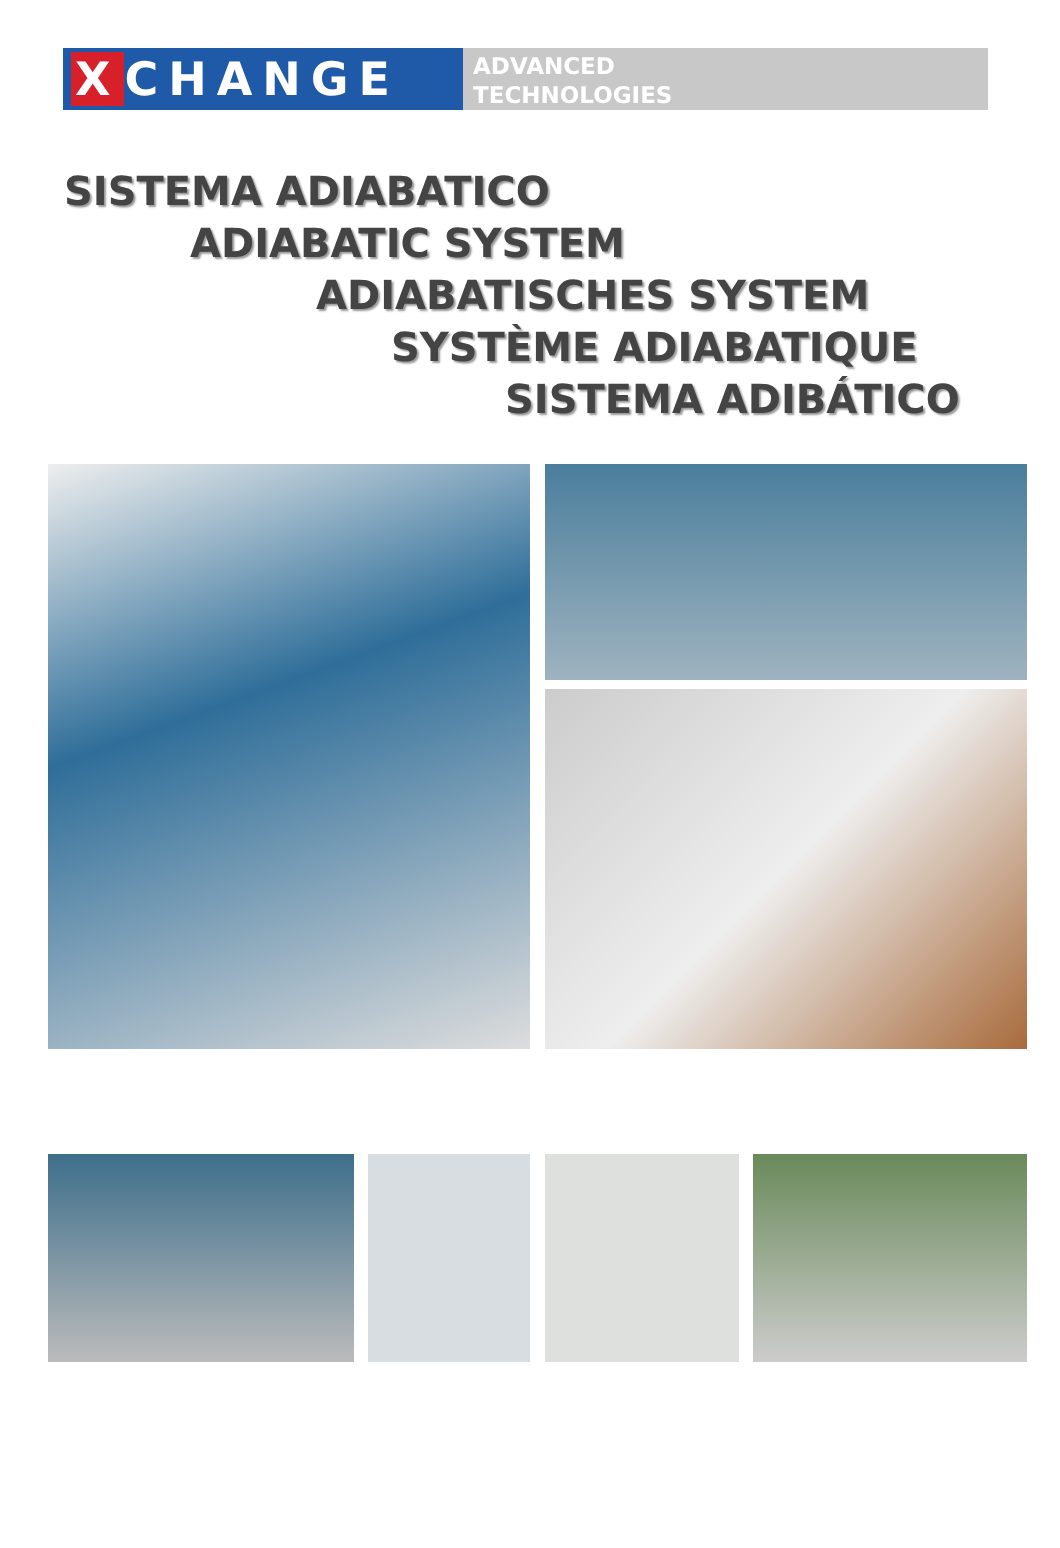X CHANGE
ADVANCED
TECHNOLOGIES
SISTEMA ADIABATICO
ADIABATIC SYSTEM
ADIABATISCHES SYSTEM
SYSTÈME ADIABATIQUE
SISTEMA ADIBÁTICO